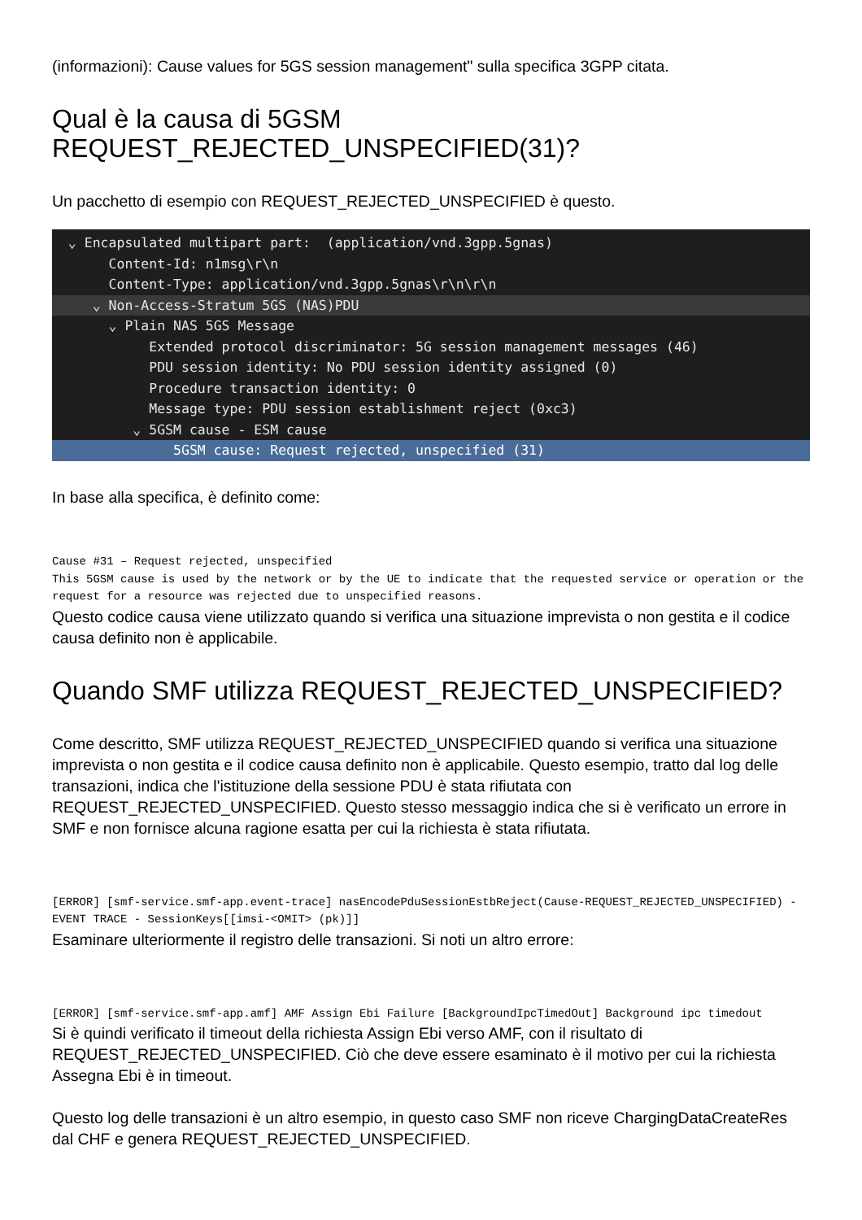(informazioni): Cause values for 5GS session management" sulla specifica 3GPP citata.
Qual è la causa di 5GSM
REQUEST_REJECTED_UNSPECIFIED(31)?
Un pacchetto di esempio con REQUEST_REJECTED_UNSPECIFIED è questo.
⌄ Encapsulated multipart part: (application/vnd.3gpp.5gnas)
Content-Id: n1msg\r\n
Content-Type: application/vnd.3gpp.5gnas\r\n\r\n
⌄ Non-Access-Stratum 5GS (NAS)PDU
⌄ Plain NAS 5GS Message
Extended protocol discriminator: 5G session management messages (46)
PDU session identity: No PDU session identity assigned (0)
Procedure transaction identity: 0
Message type: PDU session establishment reject (0xc3)
⌄ 5GSM cause - ESM cause
5GSM cause: Request rejected, unspecified (31)
In base alla specifica, è definito come:
Cause #31 – Request rejected, unspecified
This 5GSM cause is used by the network or by the UE to indicate that the requested service or operation or the request for a resource was rejected due to unspecified reasons.
Questo codice causa viene utilizzato quando si verifica una situazione imprevista o non gestita e il codice causa definito non è applicabile.
Quando SMF utilizza REQUEST_REJECTED_UNSPECIFIED?
Come descritto, SMF utilizza REQUEST_REJECTED_UNSPECIFIED quando si verifica una situazione imprevista o non gestita e il codice causa definito non è applicabile. Questo esempio, tratto dal log delle transazioni, indica che l'istituzione della sessione PDU è stata rifiutata con REQUEST_REJECTED_UNSPECIFIED. Questo stesso messaggio indica che si è verificato un errore in SMF e non fornisce alcuna ragione esatta per cui la richiesta è stata rifiutata.
[ERROR] [smf-service.smf-app.event-trace] nasEncodePduSessionEstbReject(Cause-REQUEST_REJECTED_UNSPECIFIED) - EVENT TRACE - SessionKeys[[imsi-<OMIT> (pk)]]
Esaminare ulteriormente il registro delle transazioni. Si noti un altro errore:
[ERROR] [smf-service.smf-app.amf] AMF Assign Ebi Failure [BackgroundIpcTimedOut] Background ipc timedout
Si è quindi verificato il timeout della richiesta Assign Ebi verso AMF, con il risultato di REQUEST_REJECTED_UNSPECIFIED. Ciò che deve essere esaminato è il motivo per cui la richiesta Assegna Ebi è in timeout.
Questo log delle transazioni è un altro esempio, in questo caso SMF non riceve ChargingDataCreateRes dal CHF e genera REQUEST_REJECTED_UNSPECIFIED.